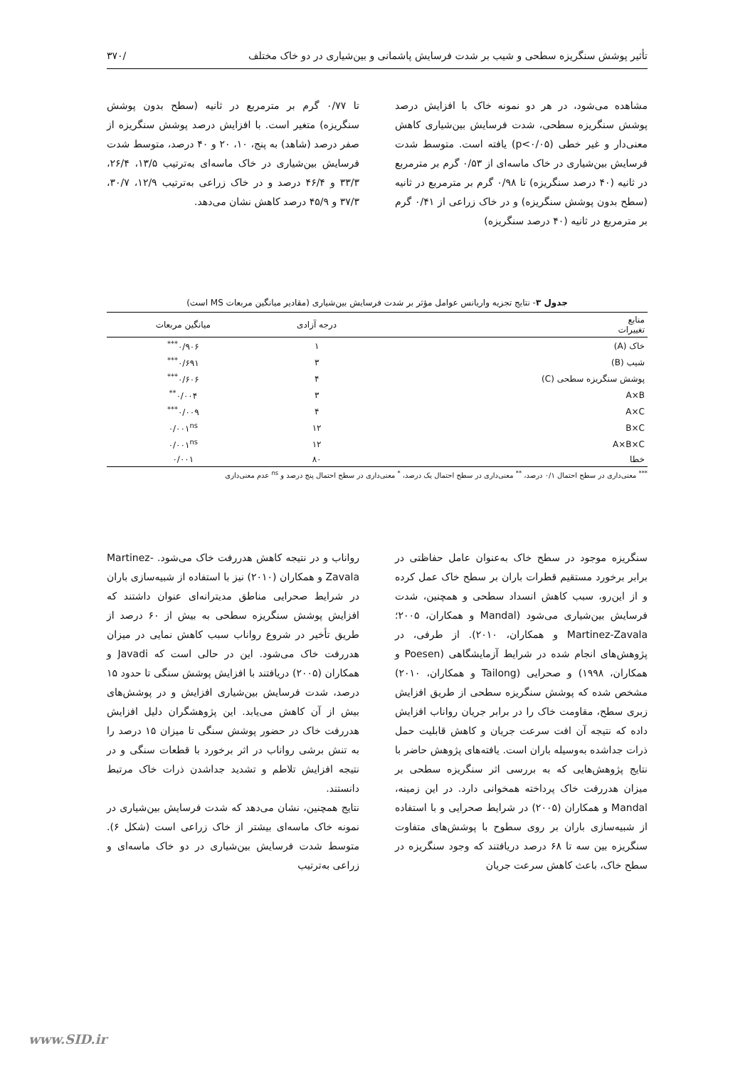تأثیر پوشش سنگریزه سطحی و شیب بر شدت فرسایش پاشمانی و بین‌شیاری در دو خاک مختلف /۳۷۰
مشاهده می‌شود، در هر دو نمونه خاک با افزایش درصد پوشش سنگریزه سطحی، شدت فرسایش بین‌شیاری کاهش معنی‌دار و غیر خطی (p<۰/۰۵) یافته است. متوسط شدت فرسایش بین‌شیاری در خاک ماسه‌ای از ۰/۵۳ گرم بر مترمربع در ثانیه (۴۰ درصد سنگریزه) تا ۰/۹۸ گرم بر مترمربع در ثانیه (سطح بدون پوشش سنگریزه) و در خاک زراعی از ۰/۴۱ گرم بر مترمربع در ثانیه (۴۰ درصد سنگریزه)
تا ۰/۷۷ گرم بر مترمربع در ثانیه (سطح بدون پوشش سنگریزه) متغیر است. با افزایش درصد پوشش سنگریزه از صفر درصد (شاهد) به پنج، ۱۰، ۲۰ و ۴۰ درصد، متوسط شدت فرسایش بین‌شیاری در خاک ماسه‌ای به‌ترتیب ۱۳/۵، ۲۶/۴، ۳۳/۳ و ۴۶/۴ درصد و در خاک زراعی به‌ترتیب ۱۲/۹، ۳۰/۷، ۳۷/۳ و ۴۵/۹ درصد کاهش نشان می‌دهد.
جدول ۳- نتایج تجزیه واریانس عوامل مؤثر بر شدت فرسایش بین‌شیاری (مقادیر میانگین مربعات MS است)
| منابع تغییرات | درجه آزادی | میانگین مربعات |
| --- | --- | --- |
| خاک (A) | ۱ | ۰/۹۰۶<sup>***</sup> |
| شیب (B) | ۳ | ۰/۶۹۱<sup>***</sup> |
| پوشش سنگریزه سطحی (C) | ۴ | ۰/۶۰۶<sup>***</sup> |
| A×B | ۳ | ۰/۰۰۴<sup>**</sup> |
| A×C | ۴ | ۰/۰۰۹<sup>***</sup> |
| B×C | ۱۲ | ۰/۰۰۱<sup>ns</sup> |
| A×B×C | ۱۲ | ۰/۰۰۱<sup>ns</sup> |
| خطا | ۸۰ | ۰/۰۰۱ |
<sup>***</sup> معنی‌داری در سطح احتمال ۰/۱ درصد، <sup>**</sup> معنی‌داری در سطح احتمال یک درصد، <sup>*</sup> معنی‌داری در سطح احتمال پنج درصد و <sup>ns</sup> عدم معنی‌داری
سنگریزه موجود در سطح خاک به‌عنوان عامل حفاظتی در برابر برخورد مستقیم قطرات باران بر سطح خاک عمل کرده و از این‌رو، سبب کاهش انسداد سطحی و همچنین، شدت فرسایش بین‌شیاری می‌شود (Mandal و همکاران، ۲۰۰۵؛ Martinez-Zavala و همکاران، ۲۰۱۰). از طرفی، در پژوهش‌های انجام شده در شرایط آزمایشگاهی (Poesen و همکاران، ۱۹۹۸) و صحرایی (Tailong و همکاران، ۲۰۱۰) مشخص شده که پوشش سنگریزه سطحی از طریق افزایش زبری سطح، مقاومت خاک را در برابر جریان رواناب افزایش داده که نتیجه آن افت سرعت جریان و کاهش قابلیت حمل ذرات جداشده به‌وسیله باران است. یافته‌های پژوهش حاضر با نتایج پژوهش‌هایی که به بررسی اثر سنگریزه سطحی بر میزان هدررفت خاک پرداخته همخوانی دارد. در این زمینه، Mandal و همکاران (۲۰۰۵) در شرایط صحرایی و با استفاده از شبیه‌سازی باران بر روی سطوح با پوشش‌های متفاوت سنگریزه بین سه تا ۶۸ درصد دریافتند که وجود سنگریزه در سطح خاک، باعث کاهش سرعت جریان
رواناب و در نتیجه کاهش هدررفت خاک می‌شود. Martinez-Zavala و همکاران (۲۰۱۰) نیز با استفاده از شبیه‌سازی باران در شرایط صحرایی مناطق مدیترانه‌ای عنوان داشتند که افزایش پوشش سنگریزه سطحی به بیش از ۶۰ درصد از طریق تأخیر در شروع رواناب سبب کاهش نمایی در میزان هدررفت خاک می‌شود. این در حالی است که Javadi و همکاران (۲۰۰۵) دریافتند با افزایش پوشش سنگی تا حدود ۱۵ درصد، شدت فرسایش بین‌شیاری افزایش و در پوشش‌های بیش از آن کاهش می‌یابد. این پژوهشگران دلیل افزایش هدررفت خاک در حضور پوشش سنگی تا میزان ۱۵ درصد را به تنش برشی رواناب در اثر برخورد با قطعات سنگی و در نتیجه افزایش تلاطم و تشدید جداشدن ذرات خاک مرتبط دانستند.
نتایج همچنین، نشان می‌دهد که شدت فرسایش بین‌شیاری در نمونه خاک ماسه‌ای بیشتر از خاک زراعی است (شکل ۶). متوسط شدت فرسایش بین‌شیاری در دو خاک ماسه‌ای و زراعی به‌ترتیب
www.SID.ir